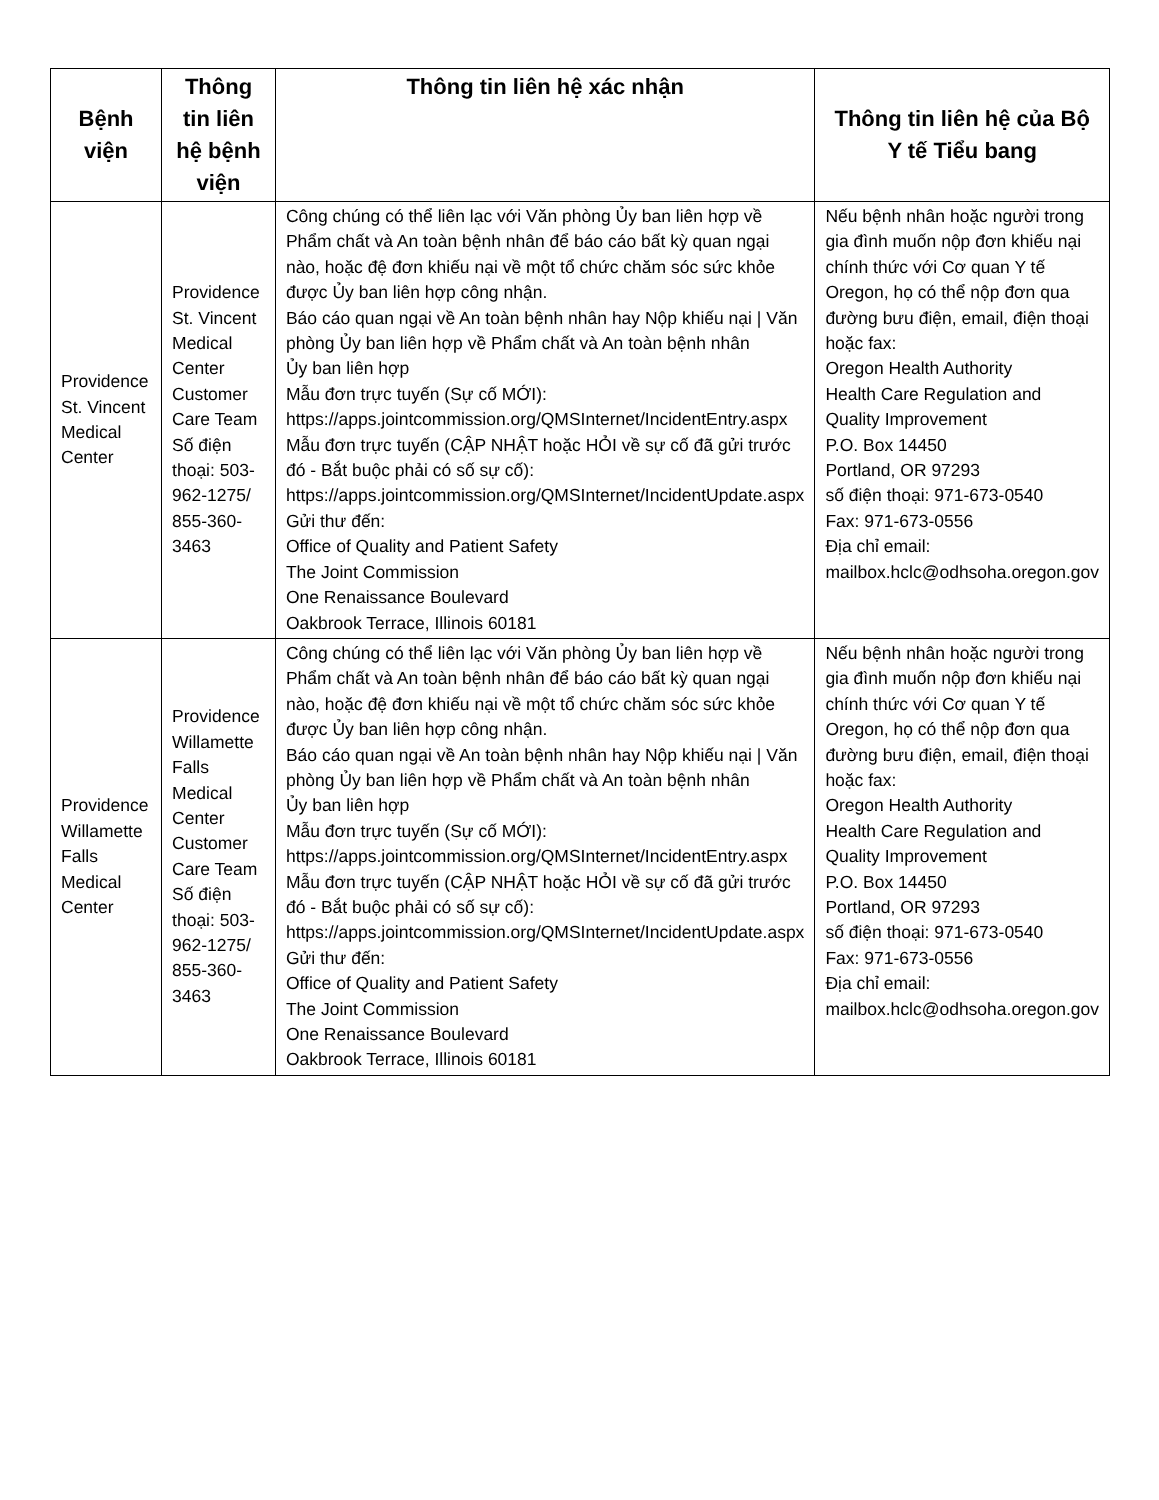| Bệnh viện | Thông tin liên hệ bệnh viện | Thông tin liên hệ xác nhận | Thông tin liên hệ của Bộ Y tế Tiểu bang |
| --- | --- | --- | --- |
| Providence St. Vincent Medical Center | Providence St. Vincent Medical Center Customer Care Team Số điện thoại: 503-962-1275/ 855-360-3463 | Công chúng có thể liên lạc với Văn phòng Ủy ban liên hợp về Phẩm chất và An toàn bệnh nhân để báo cáo bất kỳ quan ngại nào, hoặc đệ đơn khiếu nại về một tổ chức chăm sóc sức khỏe được Ủy ban liên hợp công nhận. Báo cáo quan ngại về An toàn bệnh nhân hay Nộp khiếu nại / Văn phòng Ủy ban liên hợp về Phẩm chất và An toàn bệnh nhân Ủy ban liên hợp Mẫu đơn trực tuyến (Sự cố MỚI): https://apps.jointcommission.org/QMSInternet/IncidentEntry.aspx Mẫu đơn trực tuyến (CẬP NHẬT hoặc HỎI về sự cố đã gửi trước đó - Bắt buộc phải có số sự cố): https://apps.jointcommission.org/QMSInternet/IncidentUpdate.aspx Gửi thư đến: Office of Quality and Patient Safety The Joint Commission One Renaissance Boulevard Oakbrook Terrace, Illinois 60181 | Nếu bệnh nhân hoặc người trong gia đình muốn nộp đơn khiếu nại chính thức với Cơ quan Y tế Oregon, họ có thể nộp đơn qua đường bưu điện, email, điện thoại hoặc fax: Oregon Health Authority Health Care Regulation and Quality Improvement P.O. Box 14450 Portland, OR 97293 số điện thoại: 971-673-0540 Fax: 971-673-0556 Địa chỉ email: mailbox.hclc@odhsoha.oregon.gov |
| Providence Willamette Falls Medical Center | Providence Willamette Falls Medical Center Customer Care Team Số điện thoại: 503-962-1275/ 855-360-3463 | Công chúng có thể liên lạc với Văn phòng Ủy ban liên hợp về Phẩm chất và An toàn bệnh nhân để báo cáo bất kỳ quan ngại nào, hoặc đệ đơn khiếu nại về một tổ chức chăm sóc sức khỏe được Ủy ban liên hợp công nhận. Báo cáo quan ngại về An toàn bệnh nhân hay Nộp khiếu nại / Văn phòng Ủy ban liên hợp về Phẩm chất và An toàn bệnh nhân Ủy ban liên hợp Mẫu đơn trực tuyến (Sự cố MỚI): https://apps.jointcommission.org/QMSInternet/IncidentEntry.aspx Mẫu đơn trực tuyến (CẬP NHẬT hoặc HỎI về sự cố đã gửi trước đó - Bắt buộc phải có số sự cố): https://apps.jointcommission.org/QMSInternet/IncidentUpdate.aspx Gửi thư đến: Office of Quality and Patient Safety The Joint Commission One Renaissance Boulevard Oakbrook Terrace, Illinois 60181 | Nếu bệnh nhân hoặc người trong gia đình muốn nộp đơn khiếu nại chính thức với Cơ quan Y tế Oregon, họ có thể nộp đơn qua đường bưu điện, email, điện thoại hoặc fax: Oregon Health Authority Health Care Regulation and Quality Improvement P.O. Box 14450 Portland, OR 97293 số điện thoại: 971-673-0540 Fax: 971-673-0556 Địa chỉ email: mailbox.hclc@odhsoha.oregon.gov |